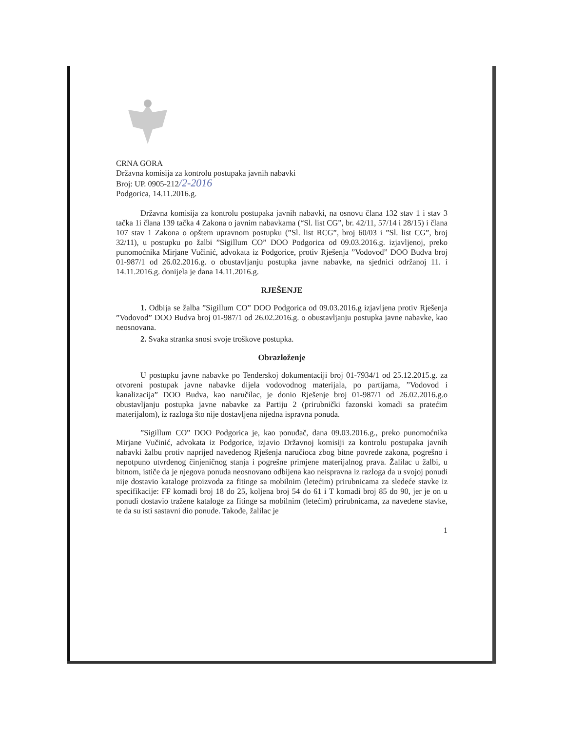CRNA GORA
Državna komisija za kontrolu postupaka javnih nabavki
Broj: UP. 0905-212/2-2016
Podgorica, 14.11.2016.g.
Državna komisija za kontrolu postupaka javnih nabavki, na osnovu člana 132 stav 1 i stav 3 tačka 1i člana 139 tačka 4 Zakona o javnim nabavkama (“Sl. list CG”, br. 42/11, 57/14 i 28/15) i člana 107 stav 1 Zakona o opštem upravnom postupku (”Sl. list RCG”, broj 60/03 i ”Sl. list CG”, broj 32/11), u postupku po žalbi ”Sigillum CO” DOO Podgorica od 09.03.2016.g. izjavljenoj, preko punomoćnika Mirjane Vučinić, advokata iz Podgorice, protiv Rješenja ”Vodovod” DOO Budva broj 01-987/1 od 26.02.2016.g. o obustavljanju postupka javne nabavke, na sjednici održanoj 11. i 14.11.2016.g. donijela je dana 14.11.2016.g.
RJEŠENJE
1. Odbija se žalba ”Sigillum CO” DOO Podgorica od 09.03.2016.g izjavljena protiv Rješenja ”Vodovod” DOO Budva broj 01-987/1 od 26.02.2016.g. o obustavljanju postupka javne nabavke, kao neosnovana.
2. Svaka stranka snosi svoje troškove postupka.
Obrazloženje
U postupku javne nabavke po Tenderskoj dokumentaciji broj 01-7934/1 od 25.12.2015.g. za otvoreni postupak javne nabavke dijela vodovodnog materijala, po partijama, ”Vodovod i kanalizacija” DOO Budva, kao naručilac, je donio Rješenje broj 01-987/1 od 26.02.2016.g.o obustavljanju postupka javne nabavke za Partiju 2 (prirubnički fazonski komadi sa pratećim materijalom), iz razloga što nije dostavljena nijedna ispravna ponuda.
”Sigillum CO” DOO Podgorica je, kao ponuđač, dana 09.03.2016.g., preko punomoćnika Mirjane Vučinić, advokata iz Podgorice, izjavio Državnoj komisiji za kontrolu postupaka javnih nabavki žalbu protiv naprijed navedenog Rješenja naručioca zbog bitne povrede zakona, pogrešno i nepotpuno utvrđenog činjeničnog stanja i pogrešne primjene materijalnog prava. Žalilac u žalbi, u bitnom, ističe da je njegova ponuda neosnovano odbijena kao neispravna iz razloga da u svojoj ponudi nije dostavio kataloge proizvoda za fitinge sa mobilnim (letećim) prirubnicama za sledeće stavke iz specifikacije: FF komadi broj 18 do 25, koljena broj 54 do 61 i T komadi broj 85 do 90, jer je on u ponudi dostavio tražene kataloge za fitinge sa mobilnim (letećim) prirubnicama, za navedene stavke, te da su isti sastavni dio ponude. Takođe, žalilac je
1